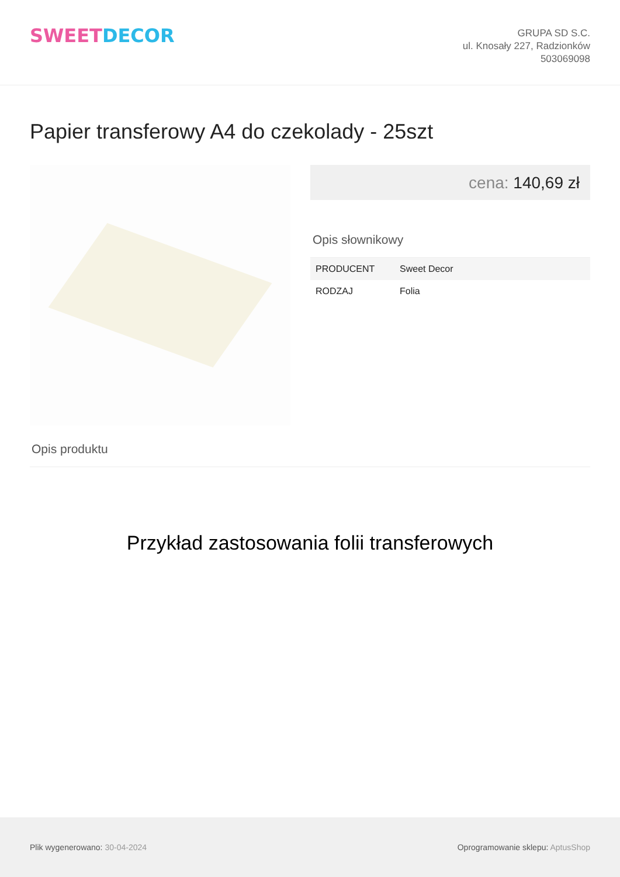SWEETDECOR
GRUPA SD S.C.
ul. Knosały 227, Radzionków
503069098
Papier transferowy A4 do czekolady - 25szt
cena: 140,69 zł
Opis słownikowy
| PRODUCENT | Sweet Decor |
| RODZAJ | Folia |
Opis produktu
Przykład zastosowania folii transferowych
Plik wygenerowano: 30-04-2024
Oprogramowanie sklepu: AptusShop